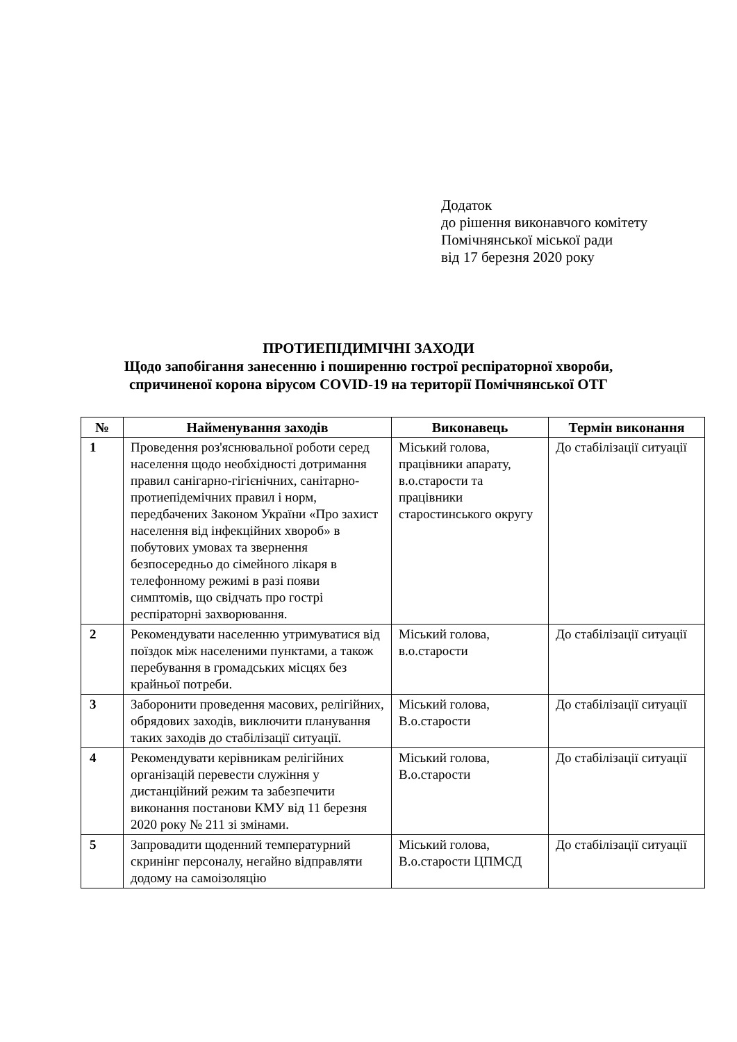Додаток
до рішення виконавчого комітету
Помічнянської міської ради
від 17 березня 2020 року
ПРОТИЕПІДИМІЧНІ ЗАХОДИ
Щодо запобігання занесенню і поширенню гострої респіраторної хвороби,
спричиненої корона вірусом COVID-19 на території Помічнянської ОТГ
| № | Найменування заходів | Виконавець | Термін виконання |
| --- | --- | --- | --- |
| 1 | Проведення роз'яснювальної роботи серед населення щодо необхідності дотримання правил санігарно-гігієнічних, санітарно-протиепідемічних правил і норм, передбачених Законом України «Про захист населення від інфекційних хвороб» в побутових умовах та звернення безпосередньо до сімейного лікаря в телефонному режимі в разі появи симптомів, що свідчать про гострі респіраторні захворювання. | Міський голова, працівники апарату, в.о.старости та працівники старостинського округу | До стабілізації ситуації |
| 2 | Рекомендувати населенню утримуватися від поїздок між населеними пунктами, а також перебування в громадських місцях без крайньої потреби. | Міський голова, в.о.старости | До стабілізації ситуації |
| 3 | Заборонити проведення масових, релігійних, обрядових заходів, виключити планування таких заходів до стабілізації ситуації. | Міський голова, В.о.старости | До стабілізації ситуації |
| 4 | Рекомендувати керівникам релігійних організацій перевести служіння у дистанційний режим та забезпечити виконання постанови КМУ від 11 березня 2020 року № 211 зі змінами. | Міський голова, В.о.старости | До стабілізації ситуації |
| 5 | Запровадити щоденний температурний скринінг персоналу, негайно відправляти додому на самоізоляцію | Міський голова, В.о.старости ЦПМСД | До стабілізації ситуації |